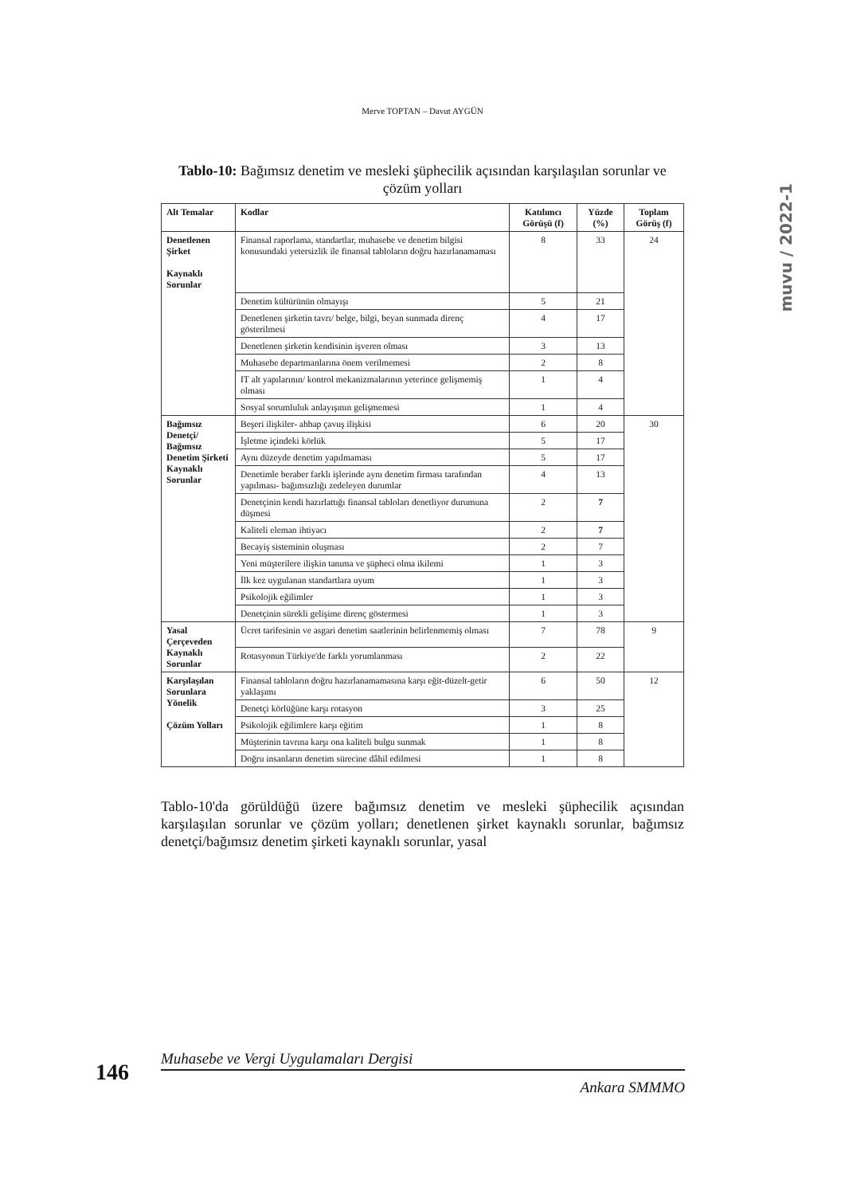Merve TOPTAN – Davut AYGÜN
muvu / 2022-1
Tablo-10: Bağımsız denetim ve mesleki şüphecilik açısından karşılaşılan sorunlar ve çözüm yolları
| Alt Temalar | Kodlar | Katılımcı Görüşü (f) | Yüzde (%) | Toplam Görüş (f) |
| --- | --- | --- | --- | --- |
| Denetlenen Şirket Kaynaklı Sorunlar | Finansal raporlama, standartlar, muhasebe ve denetim bilgisi konusundaki yetersizlik ile finansal tabloların doğru hazırlanamaması | 8 | 33 | 24 |
| | Denetim kültürünün olmayışı | 5 | 21 | |
| | Denetlenen şirketin tavrı/ belge, bilgi, beyan sunmada direnç gösterilmesi | 4 | 17 | |
| | Denetlenen şirketin kendisinin işveren olması | 3 | 13 | |
| | Muhasebe departmanlarına önem verilmemesi | 2 | 8 | |
| | IT alt yapılarının/ kontrol mekanizmalarının yeterince gelişmemiş olması | 1 | 4 | |
| | Sosyal sorumluluk anlayışının gelişmemesi | 1 | 4 | |
| Bağımsız Denetçi/ Bağımsız Denetim Şirketi Kaynaklı Sorunlar | Beşeri ilişkiler- ahbap çavuş ilişkisi | 6 | 20 | 30 |
| | İşletme içindeki körlük | 5 | 17 | |
| | Aynı düzeyde denetim yapılmaması | 5 | 17 | |
| | Denetimle beraber farklı işlerinde aynı denetim firması tarafından yapılması- bağımsızlığı zedeleyen durumlar | 4 | 13 | |
| | Denetçinin kendi hazırlattığı finansal tabloları denetliyor durumuna düşmesi | 2 | 7 | |
| | Kaliteli eleman ihtiyacı | 2 | 7 | |
| | Becayiş sisteminin oluşması | 2 | 7 | |
| | Yeni müşterilere ilişkin tanıma ve şüpheci olma ikilemi | 1 | 3 | |
| | İlk kez uygulanan standartlara uyum | 1 | 3 | |
| | Psikolojik eğilimler | 1 | 3 | |
| | Denetçinin sürekli gelişime direnç göstermesi | 1 | 3 | |
| Yasal Çerçeveden Kaynaklı Sorunlar | Ücret tarifesinin ve asgari denetim saatlerinin belirlenmemiş olması | 7 | 78 | 9 |
| | Rotasyonun Türkiye'de farklı yorumlanması | 2 | 22 | |
| Karşılaşılan Sorunlara Yönelik Çözüm Yolları | Finansal tabloların doğru hazırlanamamasına karşı eğit-düzelt-getir yaklaşımı | 6 | 50 | 12 |
| | Denetçi körlüğüne karşı rotasyon | 3 | 25 | |
| | Psikolojik eğilimlere karşı eğitim | 1 | 8 | |
| | Müşterinin tavrına karşı ona kaliteli bulgu sunmak | 1 | 8 | |
| | Doğru insanların denetim sürecine dâhil edilmesi | 1 | 8 | |
Tablo-10'da görüldüğü üzere bağımsız denetim ve mesleki şüphecilik açısından karşılaşılan sorunlar ve çözüm yolları; denetlenen şirket kaynaklı sorunlar, bağımsız denetçi/bağımsız denetim şirketi kaynaklı sorunlar, yasal
146
Muhasebe ve Vergi Uygulamaları Dergisi
Ankara SMMMO